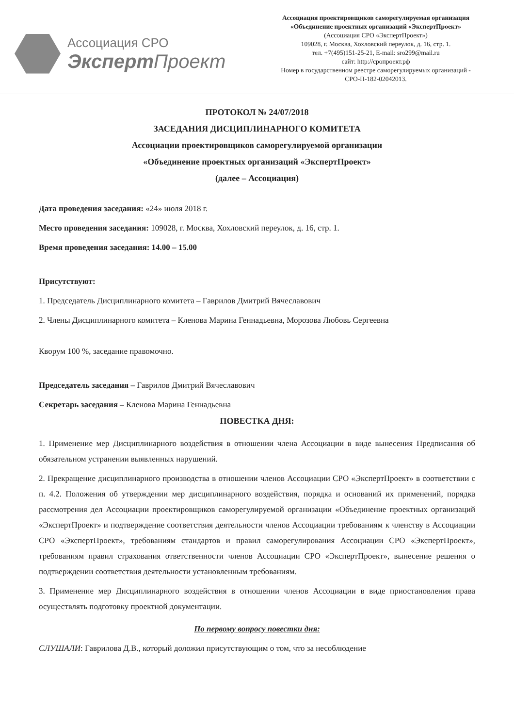Ассоциация СРО
Эксперт Проект
Ассоциация проектировщиков саморегулируемая организация
«Объединение проектных организаций «ЭкспертПроект»
(Ассоциация СРО «ЭкспертПроект»)
109028, г. Москва, Хохловский переулок, д. 16, стр. 1.
тел. +7(495)151-25-21, E-mail: sro299@mail.ru
сайт: http://сропроект.рф
Номер в государственном реестре саморегулируемых организаций -
СРО-П-182-02042013.
ПРОТОКОЛ № 24/07/2018
ЗАСЕДАНИЯ ДИСЦИПЛИНАРНОГО КОМИТЕТА
Ассоциации проектировщиков саморегулируемой организации
«Объединение проектных организаций «ЭкспертПроект»
(далее – Ассоциация)
Дата проведения заседания: «24» июля 2018 г.
Место проведения заседания: 109028, г. Москва, Хохловский переулок, д. 16, стр. 1.
Время проведения заседания: 14.00 – 15.00
Присутствуют:
1. Председатель Дисциплинарного комитета – Гаврилов Дмитрий Вячеславович
2. Члены Дисциплинарного комитета – Кленова Марина Геннадьевна, Морозова Любовь Сергеевна
Кворум 100 %, заседание правомочно.
Председатель заседания – Гаврилов Дмитрий Вячеславович
Секретарь заседания – Кленова Марина Геннадьевна
ПОВЕСТКА ДНЯ:
1. Применение мер Дисциплинарного воздействия в отношении члена Ассоциации в виде вынесения Предписания об обязательном устранении выявленных нарушений.
2. Прекращение дисциплинарного производства в отношении членов Ассоциации СРО «ЭкспертПроект» в соответствии с п. 4.2. Положения об утверждении мер дисциплинарного воздействия, порядка и оснований их применений, порядка рассмотрения дел Ассоциации проектировщиков саморегулируемой организации «Объединение проектных организаций «ЭкспертПроект» и подтверждение соответствия деятельности членов Ассоциации требованиям к членству в Ассоциации СРО «ЭкспертПроект», требованиям стандартов и правил саморегулирования Ассоциации СРО «ЭкспертПроект», требованиям правил страхования ответственности членов Ассоциации СРО «ЭкспертПроект», вынесение решения о подтверждении соответствия деятельности установленным требованиям.
3. Применение мер Дисциплинарного воздействия в отношении членов Ассоциации в виде приостановления права осуществлять подготовку проектной документации.
По первому вопросу повестки дня:
СЛУШАЛИ: Гаврилова Д.В., который доложил присутствующим о том, что за несоблюдение